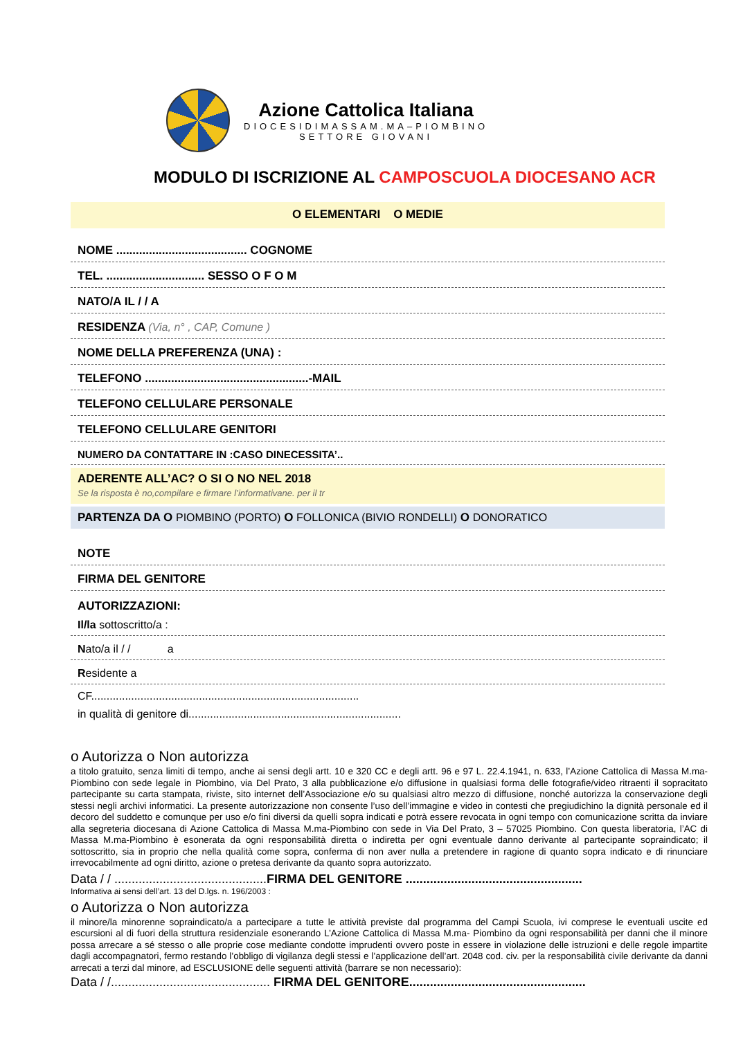Azione Cattolica Italiana
DIOCESIDIMASSAM.MA–PIOMBINO
SETTORE GIOVANI
MODULO DI ISCRIZIONE AL CAMPOSCUOLA DIOCESANO ACR
O ELEMENTARI O MEDIE
NOME ........................................ COGNOME
TEL. .............................. SESSO O F O M
NATO/A IL / / A
RESIDENZA (Via, n° , CAP, Comune )
NOME DELLA PREFERENZA (UNA) :
TELEFONO ..................................................-MAIL
TELEFONO CELLULARE PERSONALE
TELEFONO CELLULARE GENITORI
NUMERO DA CONTATTARE IN :CASO DINECESSITA’..
ADERENTE ALL’AC? O SI O NO NEL 2018
Se la risposta è no,compilare e firmare l’informativane. per il tr
PARTENZA DA O PIOMBINO (PORTO) O FOLLONICA (BIVIO RONDELLI) O DONORATICO
NOTE
FIRMA DEL GENITORE
AUTORIZZAZIONI:
Il/la sottoscritto/a :
Nato/a il / / a
Residente a
CF.......................................................................................
in qualità di genitore di.....................................................................
o Autorizza o Non autorizza
a titolo gratuito, senza limiti di tempo, anche ai sensi degli artt. 10 e 320 CC e degli artt. 96 e 97 L. 22.4.1941, n. 633, l’Azione Cattolica di Massa M.ma-Piombino con sede legale in Piombino, via Del Prato, 3 alla pubblicazione e/o diffusione in qualsiasi forma delle fotografie/video ritraenti il sopracitato partecipante su carta stampata, riviste, sito internet dell’Associazione e/o su qualsiasi altro mezzo di diffusione, nonché autorizza la conservazione degli stessi negli archivi informatici. La presente autorizzazione non consente l’uso dell’immagine e video in contesti che pregiudichino la dignità personale ed il decoro del suddetto e comunque per uso e/o fini diversi da quelli sopra indicati e potrà essere revocata in ogni tempo con comunicazione scritta da inviare alla segreteria diocesana di Azione Cattolica di Massa M.ma-Piombino con sede in Via Del Prato, 3 – 57025 Piombino. Con questa liberatoria, l’AC di Massa M.ma-Piombino è esonerata da ogni responsabilità diretta o indiretta per ogni eventuale danno derivante al partecipante sopraindicato; il sottoscritto, sia in proprio che nella qualità come sopra, conferma di non aver nulla a pretendere in ragione di quanto sopra indicato e di rinunciare irrevocabilmente ad ogni diritto, azione o pretesa derivante da quanto sopra autorizzato.
Data / / ............................................FIRMA DEL GENITORE ...................................................
Informativa ai sensi dell’art. 13 del D.lgs. n. 196/2003 :
o Autorizza o Non autorizza
il minore/la minorenne sopraindicato/a a partecipare a tutte le attività previste dal programma del Campi Scuola, ivi comprese le eventuali uscite ed escursioni al di fuori della struttura residenziale esonerando L’Azione Cattolica di Massa M.ma- Piombino da ogni responsabilità per danni che il minore possa arrecare a sé stesso o alle proprie cose mediante condotte imprudenti ovvero poste in essere in violazione delle istruzioni e delle regole impartite dagli accompagnatori, fermo restando l’obbligo di vigilanza degli stessi e l’applicazione dell’art. 2048 cod. civ. per la responsabilità civile derivante da danni arrecati a terzi dal minore, ad ESCLUSIONE delle seguenti attività (barrare se non necessario):
Data / /.............................................. FIRMA DEL GENITORE...................................................